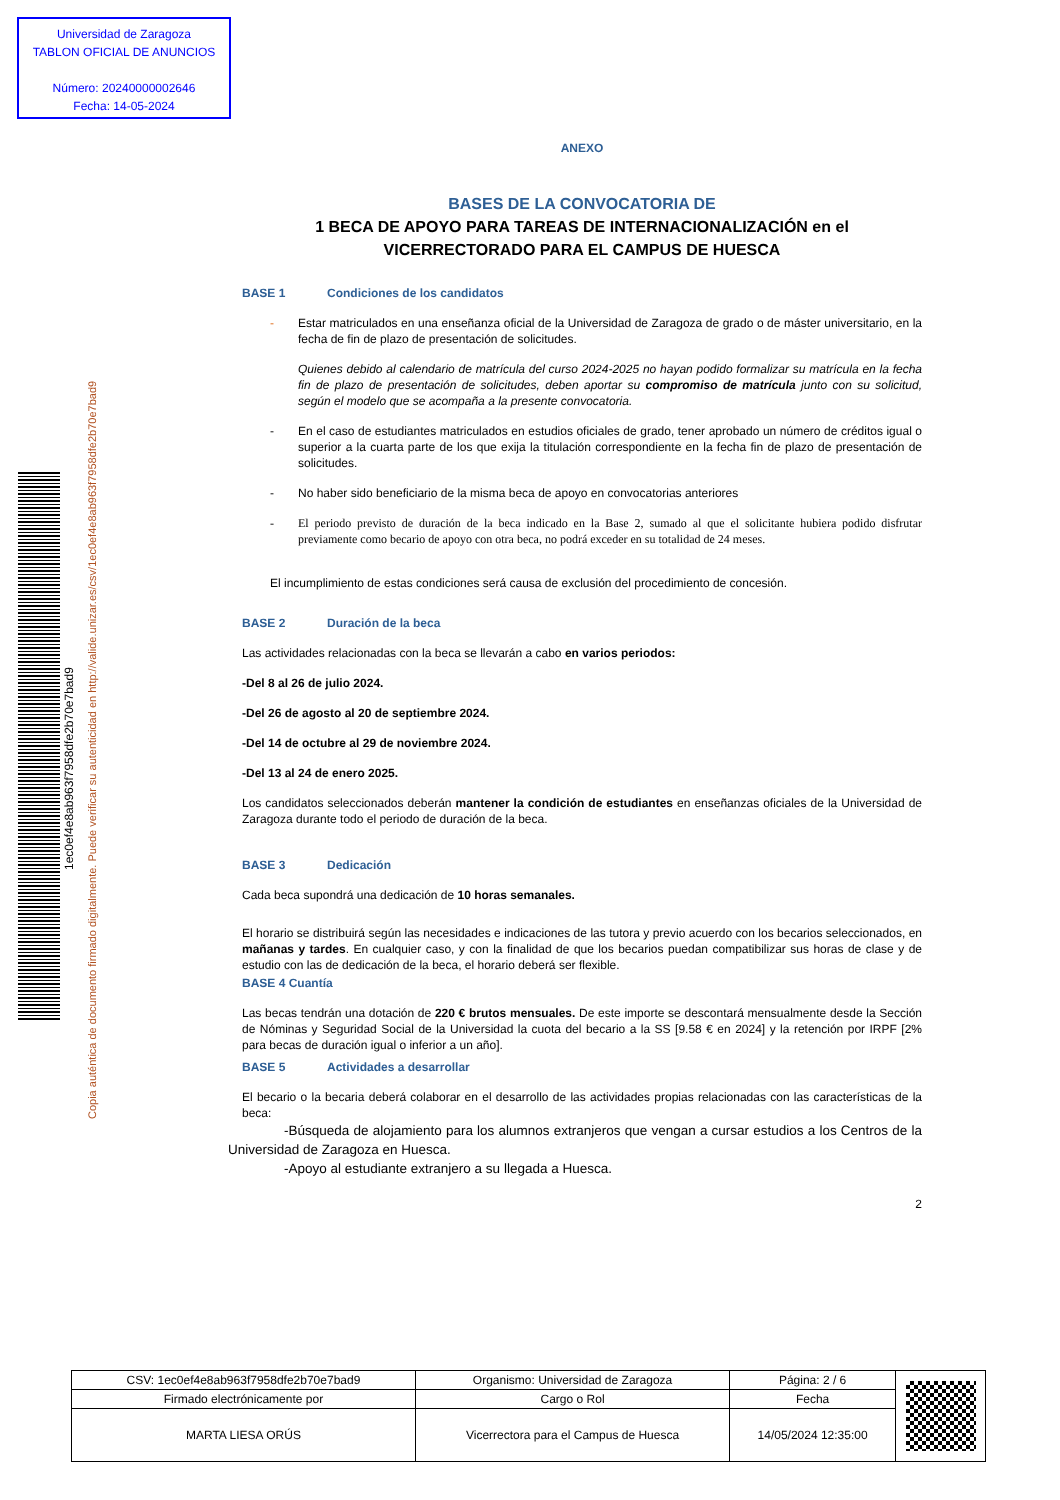Universidad de Zaragoza
TABLON OFICIAL DE ANUNCIOS
Número: 20240000002646
Fecha: 14-05-2024
1ec0ef4e8ab963f7958dfe2b70e7bad9
Copia auténtica de documento firmado digitalmente. Puede verificar su autenticidad en http://valide.unizar.es/csv/1ec0ef4e8ab963f7958dfe2b70e7bad9
ANEXO
BASES DE LA CONVOCATORIA DE
1 BECA DE APOYO PARA TAREAS DE INTERNACIONALIZACIÓN en el VICERRECTORADO PARA EL CAMPUS DE HUESCA
BASE 1 Condiciones de los candidatos
- Estar matriculados en una enseñanza oficial de la Universidad de Zaragoza de grado o de máster universitario, en la fecha de fin de plazo de presentación de solicitudes.
Quienes debido al calendario de matrícula del curso 2024-2025 no hayan podido formalizar su matrícula en la fecha fin de plazo de presentación de solicitudes, deben aportar su compromiso de matrícula junto con su solicitud, según el modelo que se acompaña a la presente convocatoria.
- En el caso de estudiantes matriculados en estudios oficiales de grado, tener aprobado un número de créditos igual o superior a la cuarta parte de los que exija la titulación correspondiente en la fecha fin de plazo de presentación de solicitudes.
- No haber sido beneficiario de la misma beca de apoyo en convocatorias anteriores
- El periodo previsto de duración de la beca indicado en la Base 2, sumado al que el solicitante hubiera podido disfrutar previamente como becario de apoyo con otra beca, no podrá exceder en su totalidad de 24 meses.
El incumplimiento de estas condiciones será causa de exclusión del procedimiento de concesión.
BASE 2 Duración de la beca
Las actividades relacionadas con la beca se llevarán a cabo en varios periodos:
-Del 8 al 26 de julio 2024.
-Del 26 de agosto al 20 de septiembre 2024.
-Del 14 de octubre al 29 de noviembre 2024.
-Del 13 al 24 de enero 2025.
Los candidatos seleccionados deberán mantener la condición de estudiantes en enseñanzas oficiales de la Universidad de Zaragoza durante todo el periodo de duración de la beca.
BASE 3 Dedicación
Cada beca supondrá una dedicación de 10 horas semanales.
El horario se distribuirá según las necesidades e indicaciones de las tutora y previo acuerdo con los becarios seleccionados, en mañanas y tardes. En cualquier caso, y con la finalidad de que los becarios puedan compatibilizar sus horas de clase y de estudio con las de dedicación de la beca, el horario deberá ser flexible.
BASE 4 Cuantía
Las becas tendrán una dotación de 220 € brutos mensuales. De este importe se descontará mensualmente desde la Sección de Nóminas y Seguridad Social de la Universidad la cuota del becario a la SS [9.58 € en 2024] y la retención por IRPF [2% para becas de duración igual o inferior a un año].
BASE 5 Actividades a desarrollar
El becario o la becaria deberá colaborar en el desarrollo de las actividades propias relacionadas con las características de la beca:
-Búsqueda de alojamiento para los alumnos extranjeros que vengan a cursar estudios a los Centros de la Universidad de Zaragoza en Huesca.
-Apoyo al estudiante extranjero a su llegada a Huesca.
2
| CSV: 1ec0ef4e8ab963f7958dfe2b70e7bad9 | Organismo: Universidad de Zaragoza | Página: 2 / 6 | |
| Firmado electrónicamente por | Cargo o Rol | Fecha | |
| MARTA LIESA ORÚS | Vicerrectora para el Campus de Huesca | 14/05/2024 12:35:00 | |